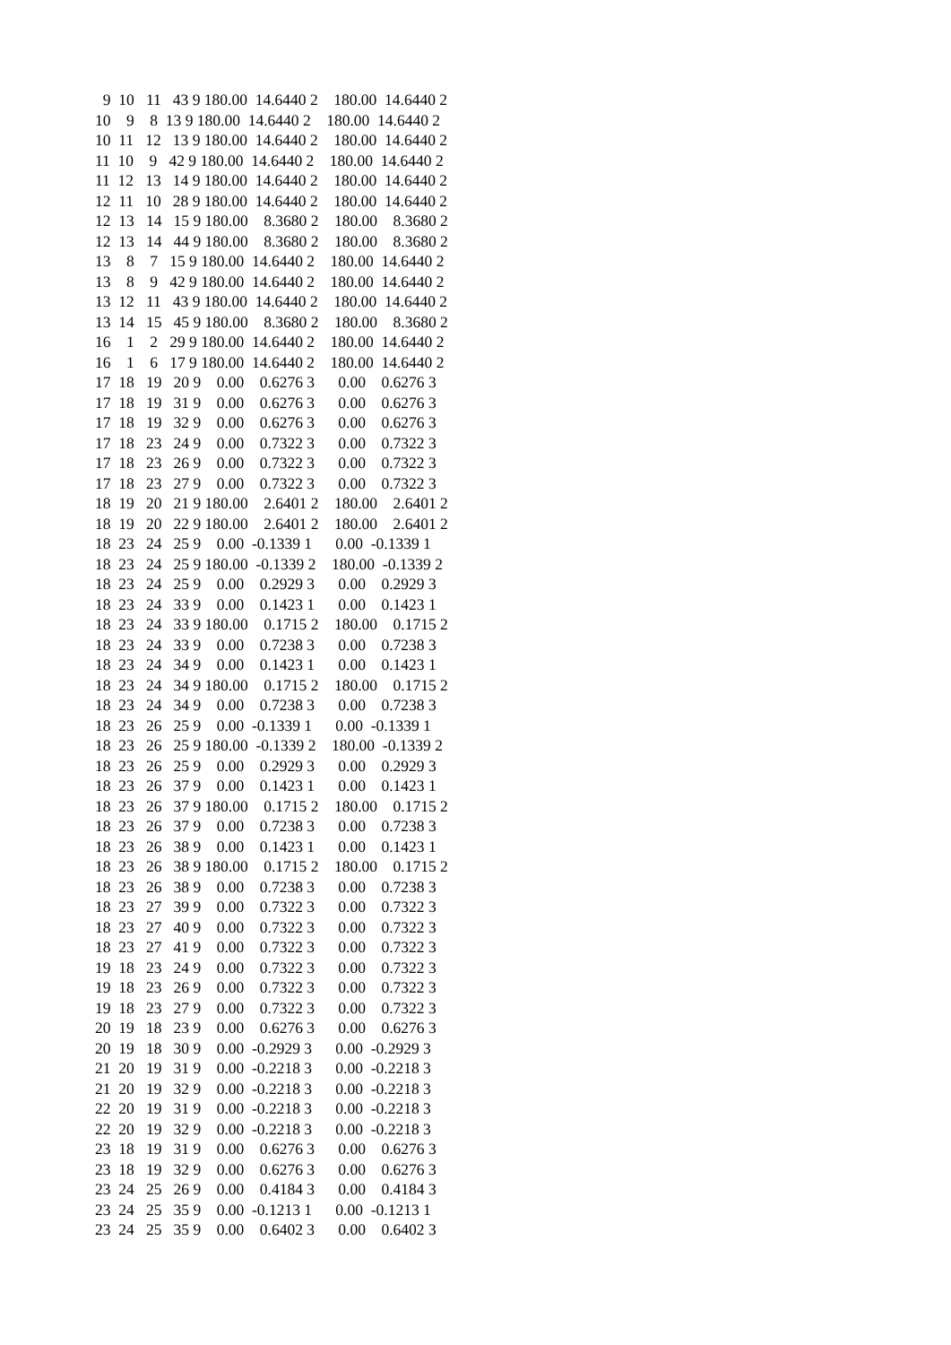9  10   11   43 9 180.00  14.6440 2    180.00  14.6440 2
10    9    8  13 9 180.00  14.6440 2    180.00  14.6440 2
10  11   12   13 9 180.00  14.6440 2    180.00  14.6440 2
11  10    9   42 9 180.00  14.6440 2    180.00  14.6440 2
11  12   13   14 9 180.00  14.6440 2    180.00  14.6440 2
12  11   10   28 9 180.00  14.6440 2    180.00  14.6440 2
12  13   14   15 9 180.00    8.3680 2    180.00    8.3680 2
12  13   14   44 9 180.00    8.3680 2    180.00    8.3680 2
13    8    7   15 9 180.00  14.6440 2    180.00  14.6440 2
13    8    9   42 9 180.00  14.6440 2    180.00  14.6440 2
13  12   11   43 9 180.00  14.6440 2    180.00  14.6440 2
13  14   15   45 9 180.00    8.3680 2    180.00    8.3680 2
16    1    2   29 9 180.00  14.6440 2    180.00  14.6440 2
16    1    6   17 9 180.00  14.6440 2    180.00  14.6440 2
17  18   19   20 9    0.00    0.6276 3      0.00    0.6276 3
17  18   19   31 9    0.00    0.6276 3      0.00    0.6276 3
17  18   19   32 9    0.00    0.6276 3      0.00    0.6276 3
17  18   23   24 9    0.00    0.7322 3      0.00    0.7322 3
17  18   23   26 9    0.00    0.7322 3      0.00    0.7322 3
17  18   23   27 9    0.00    0.7322 3      0.00    0.7322 3
18  19   20   21 9 180.00    2.6401 2    180.00    2.6401 2
18  19   20   22 9 180.00    2.6401 2    180.00    2.6401 2
18  23   24   25 9    0.00  -0.1339 1      0.00  -0.1339 1
18  23   24   25 9 180.00  -0.1339 2    180.00  -0.1339 2
18  23   24   25 9    0.00    0.2929 3      0.00    0.2929 3
18  23   24   33 9    0.00    0.1423 1      0.00    0.1423 1
18  23   24   33 9 180.00    0.1715 2    180.00    0.1715 2
18  23   24   33 9    0.00    0.7238 3      0.00    0.7238 3
18  23   24   34 9    0.00    0.1423 1      0.00    0.1423 1
18  23   24   34 9 180.00    0.1715 2    180.00    0.1715 2
18  23   24   34 9    0.00    0.7238 3      0.00    0.7238 3
18  23   26   25 9    0.00  -0.1339 1      0.00  -0.1339 1
18  23   26   25 9 180.00  -0.1339 2    180.00  -0.1339 2
18  23   26   25 9    0.00    0.2929 3      0.00    0.2929 3
18  23   26   37 9    0.00    0.1423 1      0.00    0.1423 1
18  23   26   37 9 180.00    0.1715 2    180.00    0.1715 2
18  23   26   37 9    0.00    0.7238 3      0.00    0.7238 3
18  23   26   38 9    0.00    0.1423 1      0.00    0.1423 1
18  23   26   38 9 180.00    0.1715 2    180.00    0.1715 2
18  23   26   38 9    0.00    0.7238 3      0.00    0.7238 3
18  23   27   39 9    0.00    0.7322 3      0.00    0.7322 3
18  23   27   40 9    0.00    0.7322 3      0.00    0.7322 3
18  23   27   41 9    0.00    0.7322 3      0.00    0.7322 3
19  18   23   24 9    0.00    0.7322 3      0.00    0.7322 3
19  18   23   26 9    0.00    0.7322 3      0.00    0.7322 3
19  18   23   27 9    0.00    0.7322 3      0.00    0.7322 3
20  19   18   23 9    0.00    0.6276 3      0.00    0.6276 3
20  19   18   30 9    0.00  -0.2929 3      0.00  -0.2929 3
21  20   19   31 9    0.00  -0.2218 3      0.00  -0.2218 3
21  20   19   32 9    0.00  -0.2218 3      0.00  -0.2218 3
22  20   19   31 9    0.00  -0.2218 3      0.00  -0.2218 3
22  20   19   32 9    0.00  -0.2218 3      0.00  -0.2218 3
23  18   19   31 9    0.00    0.6276 3      0.00    0.6276 3
23  18   19   32 9    0.00    0.6276 3      0.00    0.6276 3
23  24   25   26 9    0.00    0.4184 3      0.00    0.4184 3
23  24   25   35 9    0.00  -0.1213 1      0.00  -0.1213 1
23  24   25   35 9    0.00    0.6402 3      0.00    0.6402 3